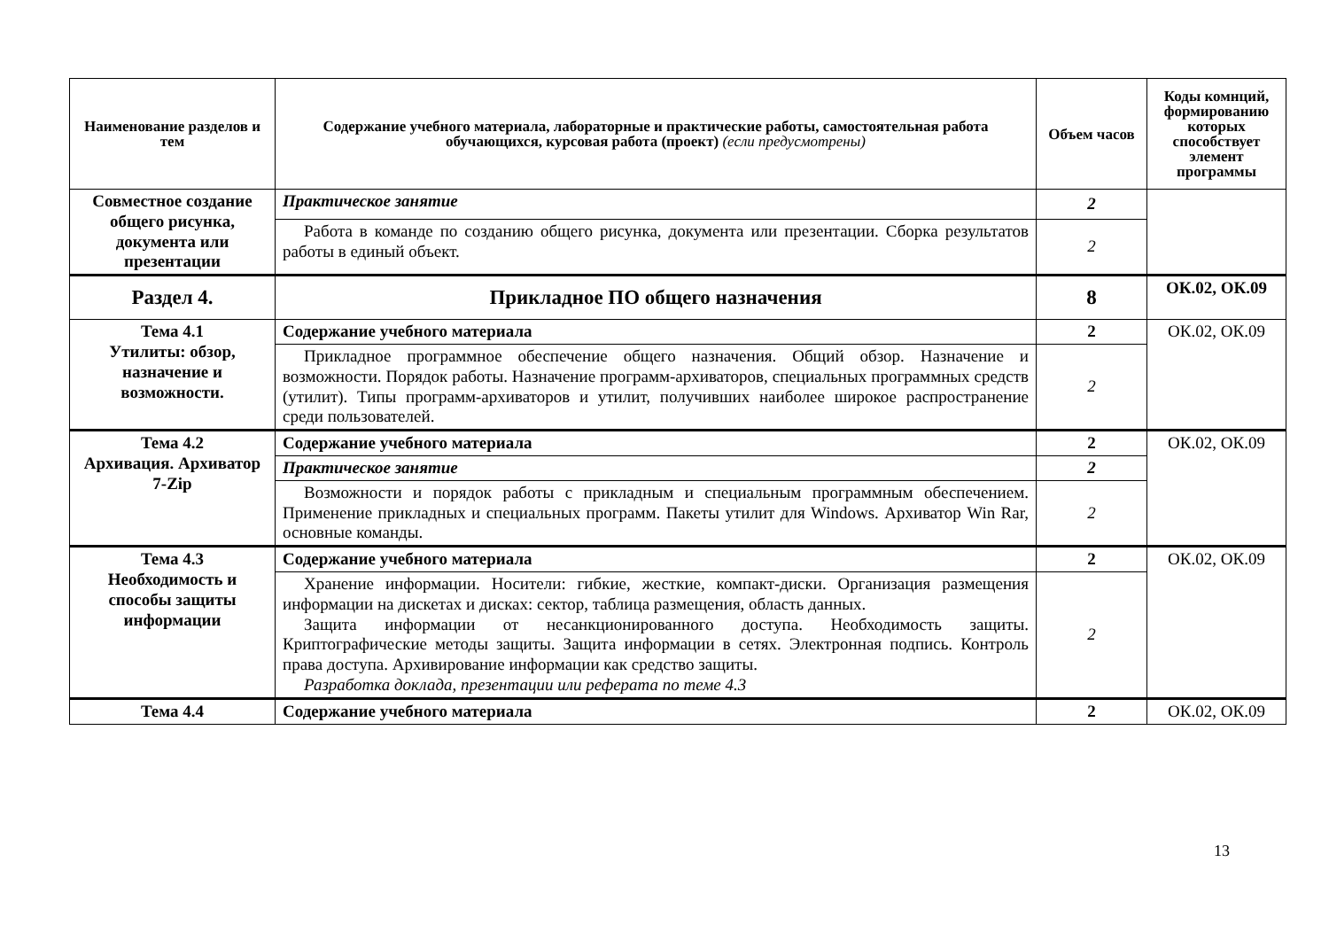| Наименование разделов и тем | Содержание учебного материала, лабораторные и практические работы, самостоятельная работа обучающихся, курсовая работа (проект) (если предусмотрены) | Объем часов | Коды комнций, формированию которых способствует элемент программы |
| --- | --- | --- | --- |
| Совместное создание общего рисунка, документа или презентации | Практическое занятие | 2 | |
| | Работа в команде по созданию общего рисунка, документа или презентации. Сборка результатов работы в единый объект. | 2 | |
| Раздел 4. | Прикладное ПО общего назначения | 8 | ОК.02, ОК.09 |
| Тема 4.1 Утилиты: обзор, назначение и возможности. | Содержание учебного материала | 2 | ОК.02, ОК.09 |
| | Прикладное программное обеспечение общего назначения. Общий обзор. Назначение и возможности. Порядок работы. Назначение программ-архиваторов, специальных программных средств (утилит). Типы программ-архиваторов и утилит, получивших наиболее широкое распространение среди пользователей. | 2 | |
| Тема 4.2 Архивация. Архиватор 7-Zip | Содержание учебного материала | 2 | ОК.02, ОК.09 |
| | Практическое занятие | 2 | |
| | Возможности и порядок работы с прикладным и специальным программным обеспечением. Применение прикладных и специальных программ. Пакеты утилит для Windows. Архиватор Win Rar, основные команды. | 2 | |
| Тема 4.3 Необходимость и способы защиты информации | Содержание учебного материала | 2 | ОК.02, ОК.09 |
| | Хранение информации. Носители: гибкие, жесткие, компакт-диски. Организация размещения информации на дискетах и дисках: сектор, таблица размещения, область данных. Защита информации от несанкционированного доступа. Необходимость защиты. Криптографические методы защиты. Защита информации в сетях. Электронная подпись. Контроль права доступа. Архивирование информации как средство защиты. Разработка доклада, презентации или реферата по теме 4.3 | 2 | |
| Тема 4.4 | Содержание учебного материала | 2 | ОК.02, ОК.09 |
13